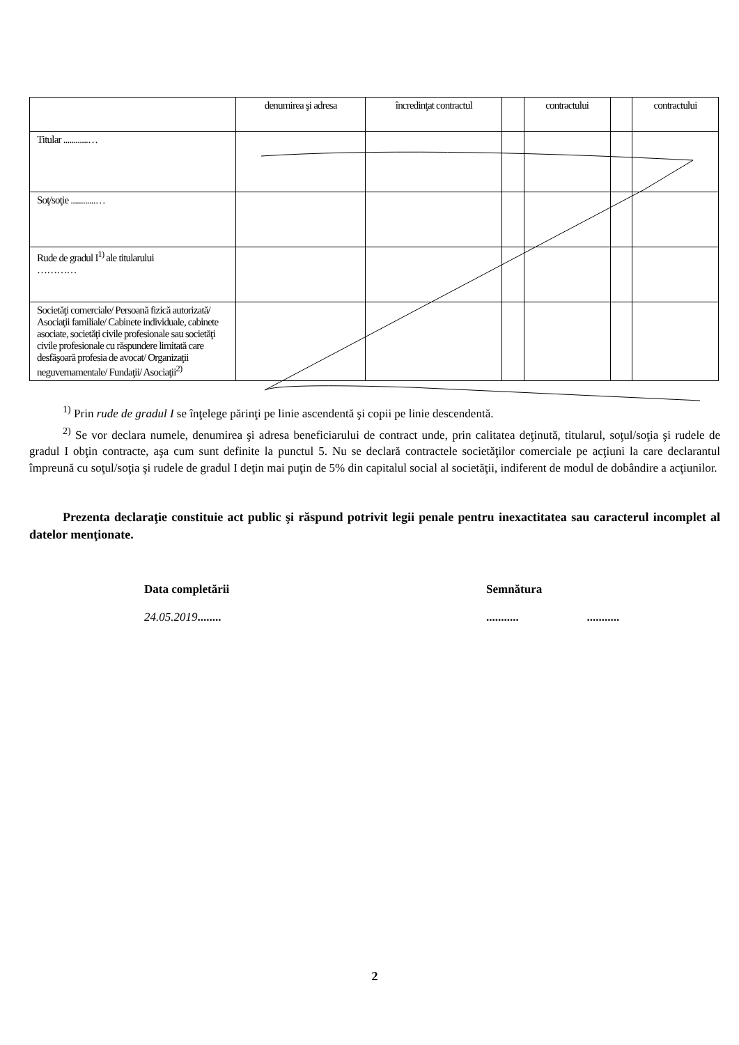| | denumirea şi adresa | încredinţat contractul | | contractului | | contractului |
| Titular ............… | | | | | | |
| Soţ/soţie ............… | | | | | | |
| Rude de gradul I<sup>1)</sup> ale titularului ………… | | | | | | |
| Societăţi comerciale/ Persoană fizică autorizată/ Asociaţii familiale/ Cabinete individuale, cabinete asociate, societăţi civile profesionale sau societăţi civile profesionale cu răspundere limitată care desfăşoară profesia de avocat/ Organizaţii neguvernamentale/ Fundaţii/ Asociaţii<sup>2)</sup> | | | | | | |
<sup>1)</sup> Prin rude de gradul I se înţelege părinţi pe linie ascendentă şi copii pe linie descendentă.
<sup>2)</sup> Se vor declara numele, denumirea şi adresa beneficiarului de contract unde, prin calitatea deţinută, titularul, soţul/soţia şi rudele de gradul I obţin contracte, aşa cum sunt definite la punctul 5. Nu se declară contractele societăţilor comerciale pe acţiuni la care declarantul împreună cu soţul/soţia şi rudele de gradul I deţin mai puţin de 5% din capitalul social al societăţii, indiferent de modul de dobândire a acţiunilor.
Prezenta declaraţie constituie act public şi răspund potrivit legii penale pentru inexactitatea sau caracterul incomplet al datelor menţionate.
Data completării
24.05.2019........
Semnătura
........... ...........
2